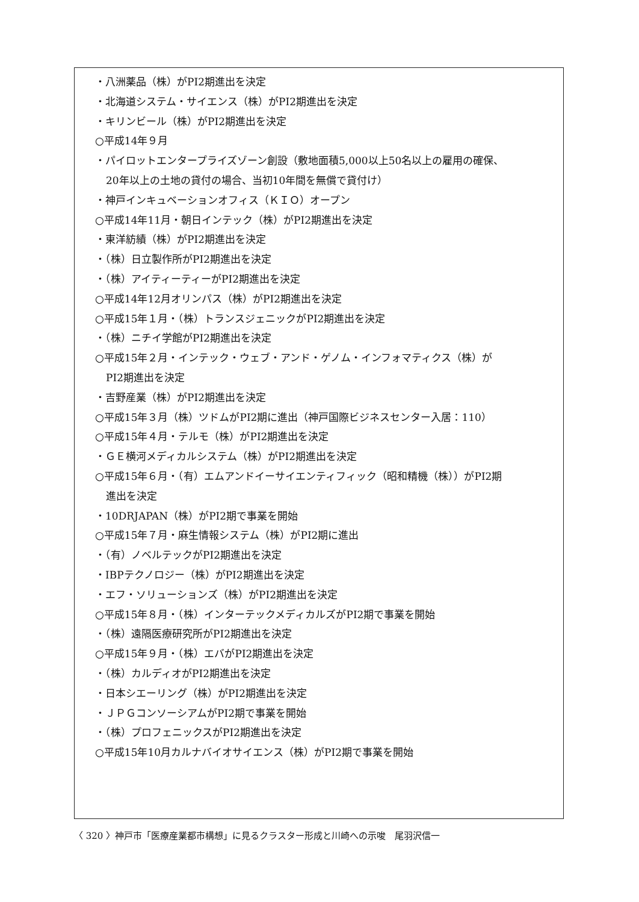・八洲薬品（株）がPI2期進出を決定
・北海道システム・サイエンス（株）がPI2期進出を決定
・キリンビール（株）がPI2期進出を決定
○平成14年９月
・パイロットエンタープライズゾーン創設（敷地面積5,000以上50名以上の雇用の確保、
20年以上の土地の貸付の場合、当初10年間を無償で貸付け）
・神戸インキュベーションオフィス（ＫＩＯ）オープン
○平成14年11月・朝日インテック（株）がPI2期進出を決定
・東洋紡績（株）がPI2期進出を決定
・（株）日立製作所がPI2期進出を決定
・（株）アイティーティーがPI2期進出を決定
○平成14年12月オリンパス（株）がPI2期進出を決定
○平成15年１月・（株）トランスジェニックがPI2期進出を決定
・（株）ニチイ学館がPI2期進出を決定
○平成15年２月・インテック・ウェブ・アンド・ゲノム・インフォマティクス（株）が
PI2期進出を決定
・吉野産業（株）がPI2期進出を決定
○平成15年３月（株）ツドムがPI2期に進出（神戸国際ビジネスセンター入居：110）
○平成15年４月・テルモ（株）がPI2期進出を決定
・ＧＥ横河メディカルシステム（株）がPI2期進出を決定
○平成15年６月・（有）エムアンドイーサイエンティフィック（昭和精機（株））がPI2期
進出を決定
・10DRJAPAN（株）がPI2期で事業を開始
○平成15年７月・麻生情報システム（株）がPI2期に進出
・（有）ノベルテックがPI2期進出を決定
・IBPテクノロジー（株）がPI2期進出を決定
・エフ・ソリューションズ（株）がPI2期進出を決定
○平成15年８月・（株）インターテックメディカルズがPI2期で事業を開始
・（株）遠隔医療研究所がPI2期進出を決定
○平成15年９月・（株）エバがPI2期進出を決定
・（株）カルディオがPI2期進出を決定
・日本シエーリング（株）がPI2期進出を決定
・ＪＰＧコンソーシアムがPI2期で事業を開始
・（株）プロフェニックスがPI2期進出を決定
○平成15年10月カルナバイオサイエンス（株）がPI2期で事業を開始
〈 320 〉神戸市「医療産業都市構想」に見るクラスター形成と川崎への示唆　尾羽沢信一